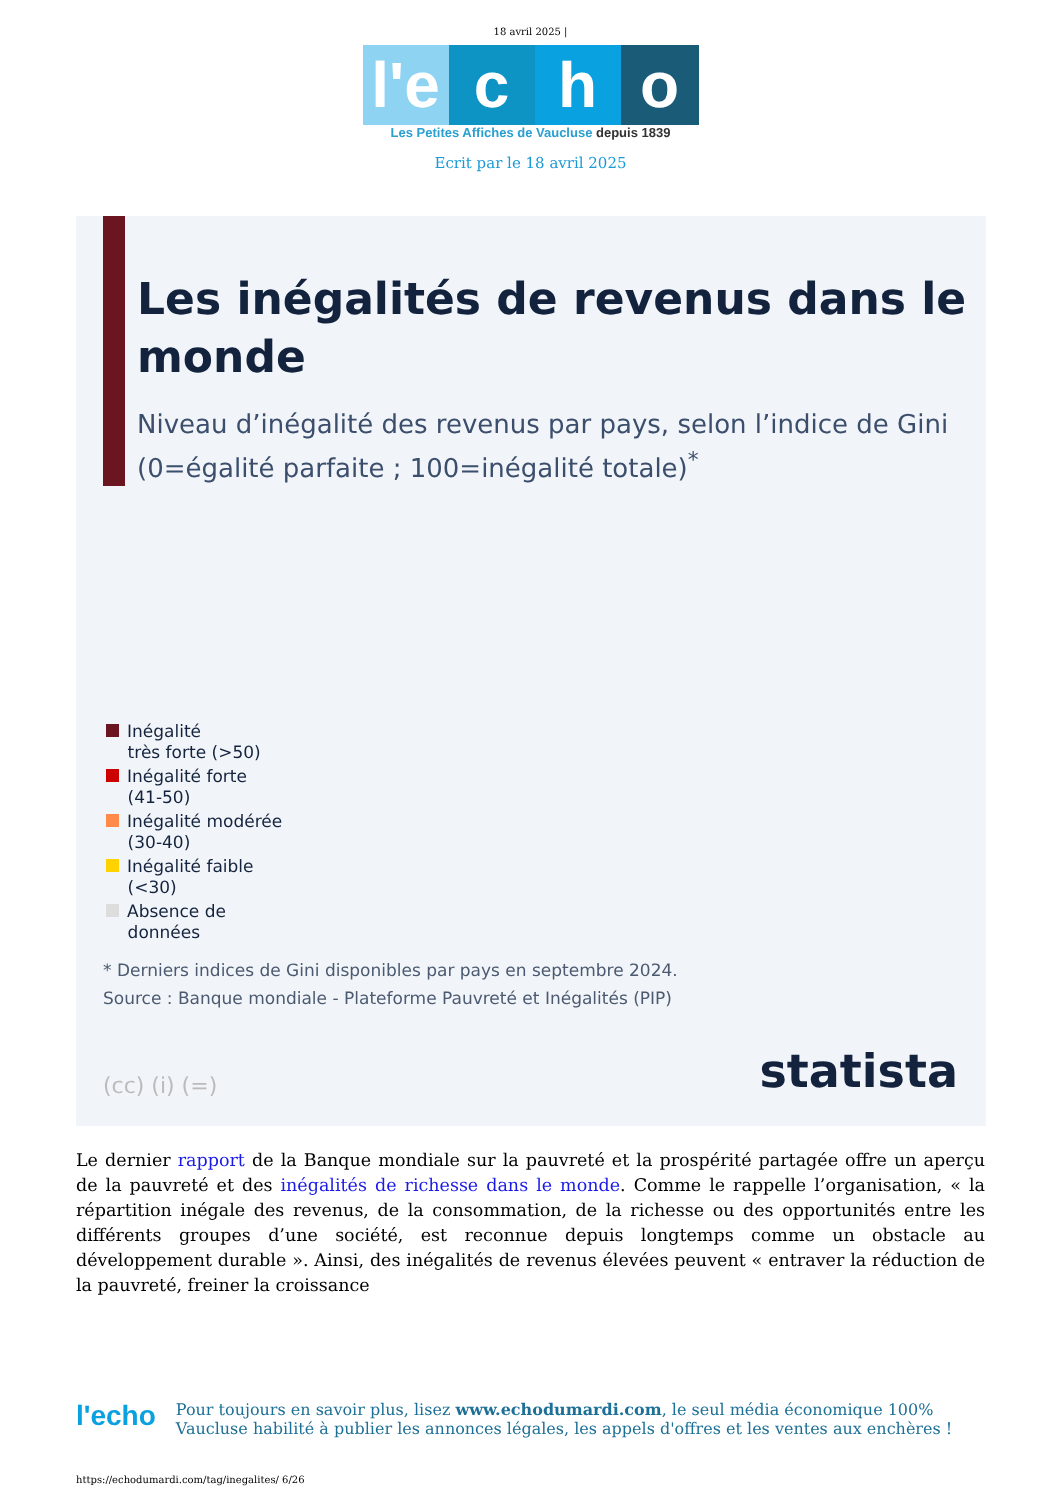18 avril 2025 |
l'e
c
h
o
Les Petites Affiches de Vaucluse depuis 1839
Ecrit par le 18 avril 2025
Les inégalités de revenus dans le monde
Niveau d’inégalité des revenus par pays, selon l’indice de Gini (0=égalité parfaite ; 100=inégalité totale)<sup>*</sup>
Inégalité
très forte (>50)
Inégalité forte
(41-50)
Inégalité modérée
(30-40)
Inégalité faible
(<30)
Absence de
données
* Derniers indices de Gini disponibles par pays en septembre 2024.
Source : Banque mondiale - Plateforme Pauvreté et Inégalités (PIP)
(cc) (i) (=) statista
Le dernier rapport de la Banque mondiale sur la pauvreté et la prospérité partagée offre un aperçu de la pauvreté et des inégalités de richesse dans le monde. Comme le rappelle l’organisation, « la répartition inégale des revenus, de la consommation, de la richesse ou des opportunités entre les différents groupes d’une société, est reconnue depuis longtemps comme un obstacle au développement durable ». Ainsi, des inégalités de revenus élevées peuvent « entraver la réduction de la pauvreté, freiner la croissance
l'echo
Pour toujours en savoir plus, lisez www.echodumardi.com, le seul média économique 100%
Vaucluse habilité à publier les annonces légales, les appels d'offres et les ventes aux enchères !
https://echodumardi.com/tag/inegalites/ 6/26